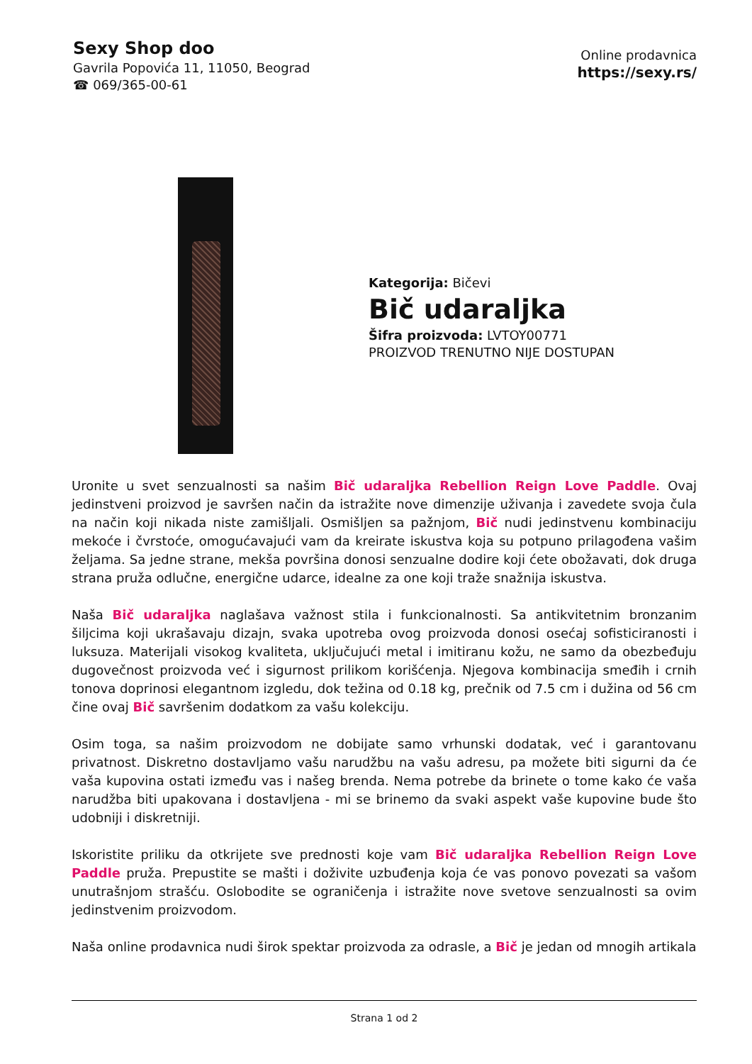Sexy Shop doo
Gavrila Popovića 11, 11050, Beograd
☎ 069/365-00-61
Online prodavnica
https://sexy.rs/
Kategorija: Bičevi
Bič udaraljka
Šifra proizvoda: LVTOY00771
PROIZVOD TRENUTNO NIJE DOSTUPAN
Uronite u svet senzualnosti sa našim Bič udaraljka Rebellion Reign Love Paddle. Ovaj jedinstveni proizvod je savršen način da istražite nove dimenzije uživanja i zavedete svoja čula na način koji nikada niste zamišljali. Osmišljen sa pažnjom, Bič nudi jedinstvenu kombinaciju mekoće i čvrstoće, omogućavajući vam da kreirate iskustva koja su potpuno prilagođena vašim željama. Sa jedne strane, mekša površina donosi senzualne dodire koji ćete obožavati, dok druga strana pruža odlučne, energične udarce, idealne za one koji traže snažnija iskustva.
Naša Bič udaraljka naglašava važnost stila i funkcionalnosti. Sa antikvitetnim bronzanim šiljcima koji ukrašavaju dizajn, svaka upotreba ovog proizvoda donosi osećaj sofisticiranosti i luksuza. Materijali visokog kvaliteta, uključujući metal i imitiranu kožu, ne samo da obezbeđuju dugovečnost proizvoda već i sigurnost prilikom korišćenja. Njegova kombinacija smeđih i crnih tonova doprinosi elegantnom izgledu, dok težina od 0.18 kg, prečnik od 7.5 cm i dužina od 56 cm čine ovaj Bič savršenim dodatkom za vašu kolekciju.
Osim toga, sa našim proizvodom ne dobijate samo vrhunski dodatak, već i garantovanu privatnost. Diskretno dostavljamo vašu narudžbu na vašu adresu, pa možete biti sigurni da će vaša kupovina ostati između vas i našeg brenda. Nema potrebe da brinete o tome kako će vaša narudžba biti upakovana i dostavljena - mi se brinemo da svaki aspekt vaše kupovine bude što udobniji i diskretniji.
Iskoristite priliku da otkrijete sve prednosti koje vam Bič udaraljka Rebellion Reign Love Paddle pruža. Prepustite se mašti i doživite uzbuđenja koja će vas ponovo povezati sa vašom unutrašnjom strašću. Oslobodite se ograničenja i istražite nove svetove senzualnosti sa ovim jedinstvenim proizvodom.
Naša online prodavnica nudi širok spektar proizvoda za odrasle, a Bič je jedan od mnogih artikala
Strana 1 od 2